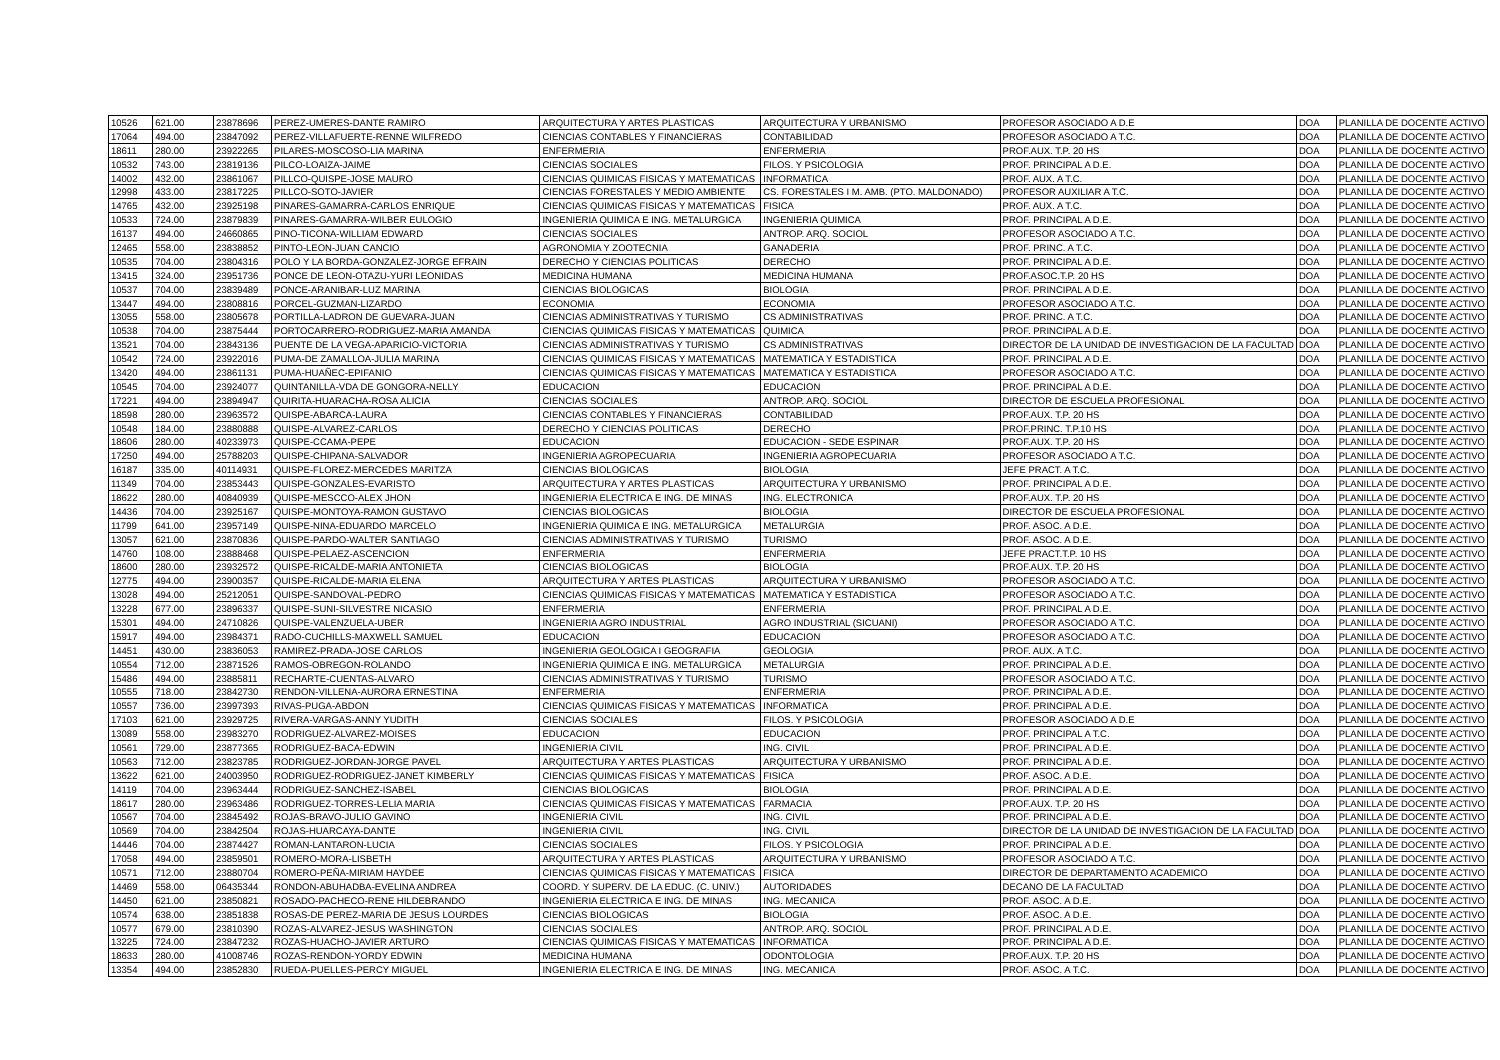| 10526 | 621.00 | 23878696 | PEREZ-UMERES-DANTE RAMIRO | ARQUITECTURA Y ARTES PLASTICAS | ARQUITECTURA Y URBANISMO | PROFESOR ASOCIADO A D.E | DOA | PLANILLA DE DOCENTE ACTIVO |
| 17064 | 494.00 | 23847092 | PEREZ-VILLAFUERTE-RENNE WILFREDO | CIENCIAS CONTABLES Y FINANCIERAS | CONTABILIDAD | PROFESOR ASOCIADO A T.C. | DOA | PLANILLA DE DOCENTE ACTIVO |
| 18611 | 280.00 | 23922265 | PILARES-MOSCOSO-LIA MARINA | ENFERMERIA | ENFERMERIA | PROF.AUX. T.P. 20 HS | DOA | PLANILLA DE DOCENTE ACTIVO |
| 10532 | 743.00 | 23819136 | PILCO-LOAIZA-JAIME | CIENCIAS SOCIALES | FILOS. Y PSICOLOGIA | PROF. PRINCIPAL A D.E. | DOA | PLANILLA DE DOCENTE ACTIVO |
| 14002 | 432.00 | 23861067 | PILLCO-QUISPE-JOSE MAURO | CIENCIAS QUIMICAS FISICAS Y MATEMATICAS | INFORMATICA | PROF. AUX. A T.C. | DOA | PLANILLA DE DOCENTE ACTIVO |
| 12998 | 433.00 | 23817225 | PILLCO-SOTO-JAVIER | CIENCIAS FORESTALES Y MEDIO AMBIENTE | CS. FORESTALES I M. AMB. (PTO. MALDONADO) | PROFESOR AUXILIAR A T.C. | DOA | PLANILLA DE DOCENTE ACTIVO |
| 14765 | 432.00 | 23925198 | PINARES-GAMARRA-CARLOS ENRIQUE | CIENCIAS QUIMICAS FISICAS Y MATEMATICAS | FISICA | PROF. AUX. A T.C. | DOA | PLANILLA DE DOCENTE ACTIVO |
| 10533 | 724.00 | 23879839 | PINARES-GAMARRA-WILBER EULOGIO | INGENIERIA QUIMICA E ING. METALURGICA | INGENIERIA QUIMICA | PROF. PRINCIPAL A D.E. | DOA | PLANILLA DE DOCENTE ACTIVO |
| 16137 | 494.00 | 24660865 | PINO-TICONA-WILLIAM EDWARD | CIENCIAS SOCIALES | ANTROP. ARQ. SOCIOL | PROFESOR ASOCIADO A T.C. | DOA | PLANILLA DE DOCENTE ACTIVO |
| 12465 | 558.00 | 23838852 | PINTO-LEON-JUAN CANCIO | AGRONOMIA Y ZOOTECNIA | GANADERIA | PROF. PRINC. A T.C. | DOA | PLANILLA DE DOCENTE ACTIVO |
| 10535 | 704.00 | 23804316 | POLO Y LA BORDA-GONZALEZ-JORGE EFRAIN | DERECHO Y CIENCIAS POLITICAS | DERECHO | PROF. PRINCIPAL A D.E. | DOA | PLANILLA DE DOCENTE ACTIVO |
| 13415 | 324.00 | 23951736 | PONCE DE LEON-OTAZU-YURI LEONIDAS | MEDICINA HUMANA | MEDICINA HUMANA | PROF.ASOC.T.P. 20 HS | DOA | PLANILLA DE DOCENTE ACTIVO |
| 10537 | 704.00 | 23839489 | PONCE-ARANIBAR-LUZ MARINA | CIENCIAS BIOLOGICAS | BIOLOGIA | PROF. PRINCIPAL A D.E. | DOA | PLANILLA DE DOCENTE ACTIVO |
| 13447 | 494.00 | 23808816 | PORCEL-GUZMAN-LIZARDO | ECONOMIA | ECONOMIA | PROFESOR ASOCIADO A T.C. | DOA | PLANILLA DE DOCENTE ACTIVO |
| 13055 | 558.00 | 23805678 | PORTILLA-LADRON DE GUEVARA-JUAN | CIENCIAS ADMINISTRATIVAS Y TURISMO | CS ADMINISTRATIVAS | PROF. PRINC. A T.C. | DOA | PLANILLA DE DOCENTE ACTIVO |
| 10538 | 704.00 | 23875444 | PORTOCARRERO-RODRIGUEZ-MARIA AMANDA | CIENCIAS QUIMICAS FISICAS Y MATEMATICAS | QUIMICA | PROF. PRINCIPAL A D.E. | DOA | PLANILLA DE DOCENTE ACTIVO |
| 13521 | 704.00 | 23843136 | PUENTE DE LA VEGA-APARICIO-VICTORIA | CIENCIAS ADMINISTRATIVAS Y TURISMO | CS ADMINISTRATIVAS | DIRECTOR DE LA UNIDAD DE INVESTIGACION DE LA FACULTAD | DOA | PLANILLA DE DOCENTE ACTIVO |
| 10542 | 724.00 | 23922016 | PUMA-DE ZAMALLOA-JULIA MARINA | CIENCIAS QUIMICAS FISICAS Y MATEMATICAS | MATEMATICA Y ESTADISTICA | PROF. PRINCIPAL A D.E. | DOA | PLANILLA DE DOCENTE ACTIVO |
| 13420 | 494.00 | 23861131 | PUMA-HUAÑEC-EPIFANIO | CIENCIAS QUIMICAS FISICAS Y MATEMATICAS | MATEMATICA Y ESTADISTICA | PROFESOR ASOCIADO A T.C. | DOA | PLANILLA DE DOCENTE ACTIVO |
| 10545 | 704.00 | 23924077 | QUINTANILLA-VDA DE GONGORA-NELLY | EDUCACION | EDUCACION | PROF. PRINCIPAL A D.E. | DOA | PLANILLA DE DOCENTE ACTIVO |
| 17221 | 494.00 | 23894947 | QUIRITA-HUARACHA-ROSA ALICIA | CIENCIAS SOCIALES | ANTROP. ARQ. SOCIOL | DIRECTOR DE ESCUELA PROFESIONAL | DOA | PLANILLA DE DOCENTE ACTIVO |
| 18598 | 280.00 | 23963572 | QUISPE-ABARCA-LAURA | CIENCIAS CONTABLES Y FINANCIERAS | CONTABILIDAD | PROF.AUX. T.P. 20 HS | DOA | PLANILLA DE DOCENTE ACTIVO |
| 10548 | 184.00 | 23880888 | QUISPE-ALVAREZ-CARLOS | DERECHO Y CIENCIAS POLITICAS | DERECHO | PROF.PRINC. T.P.10 HS | DOA | PLANILLA DE DOCENTE ACTIVO |
| 18606 | 280.00 | 40233973 | QUISPE-CCAMA-PEPE | EDUCACION | EDUCACION - SEDE ESPINAR | PROF.AUX. T.P. 20 HS | DOA | PLANILLA DE DOCENTE ACTIVO |
| 17250 | 494.00 | 25788203 | QUISPE-CHIPANA-SALVADOR | INGENIERIA AGROPECUARIA | INGENIERIA AGROPECUARIA | PROFESOR ASOCIADO A T.C. | DOA | PLANILLA DE DOCENTE ACTIVO |
| 16187 | 335.00 | 40114931 | QUISPE-FLOREZ-MERCEDES MARITZA | CIENCIAS BIOLOGICAS | BIOLOGIA | JEFE PRACT. A T.C. | DOA | PLANILLA DE DOCENTE ACTIVO |
| 11349 | 704.00 | 23853443 | QUISPE-GONZALES-EVARISTO | ARQUITECTURA Y ARTES PLASTICAS | ARQUITECTURA Y URBANISMO | PROF. PRINCIPAL A D.E. | DOA | PLANILLA DE DOCENTE ACTIVO |
| 18622 | 280.00 | 40840939 | QUISPE-MESCCO-ALEX JHON | INGENIERIA ELECTRICA E ING. DE MINAS | ING. ELECTRONICA | PROF.AUX. T.P. 20 HS | DOA | PLANILLA DE DOCENTE ACTIVO |
| 14436 | 704.00 | 23925167 | QUISPE-MONTOYA-RAMON GUSTAVO | CIENCIAS BIOLOGICAS | BIOLOGIA | DIRECTOR DE ESCUELA PROFESIONAL | DOA | PLANILLA DE DOCENTE ACTIVO |
| 11799 | 641.00 | 23957149 | QUISPE-NINA-EDUARDO MARCELO | INGENIERIA QUIMICA E ING. METALURGICA | METALURGIA | PROF. ASOC. A D.E. | DOA | PLANILLA DE DOCENTE ACTIVO |
| 13057 | 621.00 | 23870836 | QUISPE-PARDO-WALTER SANTIAGO | CIENCIAS ADMINISTRATIVAS Y TURISMO | TURISMO | PROF. ASOC. A D.E. | DOA | PLANILLA DE DOCENTE ACTIVO |
| 14760 | 108.00 | 23888468 | QUISPE-PELAEZ-ASCENCION | ENFERMERIA | ENFERMERIA | JEFE PRACT.T.P. 10 HS | DOA | PLANILLA DE DOCENTE ACTIVO |
| 18600 | 280.00 | 23932572 | QUISPE-RICALDE-MARIA ANTONIETA | CIENCIAS BIOLOGICAS | BIOLOGIA | PROF.AUX. T.P. 20 HS | DOA | PLANILLA DE DOCENTE ACTIVO |
| 12775 | 494.00 | 23900357 | QUISPE-RICALDE-MARIA ELENA | ARQUITECTURA Y ARTES PLASTICAS | ARQUITECTURA Y URBANISMO | PROFESOR ASOCIADO A T.C. | DOA | PLANILLA DE DOCENTE ACTIVO |
| 13028 | 494.00 | 25212051 | QUISPE-SANDOVAL-PEDRO | CIENCIAS QUIMICAS FISICAS Y MATEMATICAS | MATEMATICA Y ESTADISTICA | PROFESOR ASOCIADO A T.C. | DOA | PLANILLA DE DOCENTE ACTIVO |
| 13228 | 677.00 | 23896337 | QUISPE-SUNI-SILVESTRE NICASIO | ENFERMERIA | ENFERMERIA | PROF. PRINCIPAL A D.E. | DOA | PLANILLA DE DOCENTE ACTIVO |
| 15301 | 494.00 | 24710826 | QUISPE-VALENZUELA-UBER | INGENIERIA AGRO INDUSTRIAL | AGRO INDUSTRIAL (SICUANI) | PROFESOR ASOCIADO A T.C. | DOA | PLANILLA DE DOCENTE ACTIVO |
| 15917 | 494.00 | 23984371 | RADO-CUCHILLS-MAXWELL SAMUEL | EDUCACION | EDUCACION | PROFESOR ASOCIADO A T.C. | DOA | PLANILLA DE DOCENTE ACTIVO |
| 14451 | 430.00 | 23836053 | RAMIREZ-PRADA-JOSE CARLOS | INGENIERIA GEOLOGICA I GEOGRAFIA | GEOLOGIA | PROF. AUX. A T.C. | DOA | PLANILLA DE DOCENTE ACTIVO |
| 10554 | 712.00 | 23871526 | RAMOS-OBREGON-ROLANDO | INGENIERIA QUIMICA E ING. METALURGICA | METALURGIA | PROF. PRINCIPAL A D.E. | DOA | PLANILLA DE DOCENTE ACTIVO |
| 15486 | 494.00 | 23885811 | RECHARTE-CUENTAS-ALVARO | CIENCIAS ADMINISTRATIVAS Y TURISMO | TURISMO | PROFESOR ASOCIADO A T.C. | DOA | PLANILLA DE DOCENTE ACTIVO |
| 10555 | 718.00 | 23842730 | RENDON-VILLENA-AURORA ERNESTINA | ENFERMERIA | ENFERMERIA | PROF. PRINCIPAL A D.E. | DOA | PLANILLA DE DOCENTE ACTIVO |
| 10557 | 736.00 | 23997393 | RIVAS-PUGA-ABDON | CIENCIAS QUIMICAS FISICAS Y MATEMATICAS | INFORMATICA | PROF. PRINCIPAL A D.E. | DOA | PLANILLA DE DOCENTE ACTIVO |
| 17103 | 621.00 | 23929725 | RIVERA-VARGAS-ANNY YUDITH | CIENCIAS SOCIALES | FILOS. Y PSICOLOGIA | PROFESOR ASOCIADO A D.E | DOA | PLANILLA DE DOCENTE ACTIVO |
| 13089 | 558.00 | 23983270 | RODRIGUEZ-ALVAREZ-MOISES | EDUCACION | EDUCACION | PROF. PRINCIPAL A T.C. | DOA | PLANILLA DE DOCENTE ACTIVO |
| 10561 | 729.00 | 23877365 | RODRIGUEZ-BACA-EDWIN | INGENIERIA CIVIL | ING. CIVIL | PROF. PRINCIPAL A D.E. | DOA | PLANILLA DE DOCENTE ACTIVO |
| 10563 | 712.00 | 23823785 | RODRIGUEZ-JORDAN-JORGE PAVEL | ARQUITECTURA Y ARTES PLASTICAS | ARQUITECTURA Y URBANISMO | PROF. PRINCIPAL A D.E. | DOA | PLANILLA DE DOCENTE ACTIVO |
| 13622 | 621.00 | 24003950 | RODRIGUEZ-RODRIGUEZ-JANET KIMBERLY | CIENCIAS QUIMICAS FISICAS Y MATEMATICAS | FISICA | PROF. ASOC. A D.E. | DOA | PLANILLA DE DOCENTE ACTIVO |
| 14119 | 704.00 | 23963444 | RODRIGUEZ-SANCHEZ-ISABEL | CIENCIAS BIOLOGICAS | BIOLOGIA | PROF. PRINCIPAL A D.E. | DOA | PLANILLA DE DOCENTE ACTIVO |
| 18617 | 280.00 | 23963486 | RODRIGUEZ-TORRES-LELIA MARIA | CIENCIAS QUIMICAS FISICAS Y MATEMATICAS | FARMACIA | PROF.AUX. T.P. 20 HS | DOA | PLANILLA DE DOCENTE ACTIVO |
| 10567 | 704.00 | 23845492 | ROJAS-BRAVO-JULIO GAVINO | INGENIERIA CIVIL | ING. CIVIL | PROF. PRINCIPAL A D.E. | DOA | PLANILLA DE DOCENTE ACTIVO |
| 10569 | 704.00 | 23842504 | ROJAS-HUARCAYA-DANTE | INGENIERIA CIVIL | ING. CIVIL | DIRECTOR DE LA UNIDAD DE INVESTIGACION DE LA FACULTAD | DOA | PLANILLA DE DOCENTE ACTIVO |
| 14446 | 704.00 | 23874427 | ROMAN-LANTARON-LUCIA | CIENCIAS SOCIALES | FILOS. Y PSICOLOGIA | PROF. PRINCIPAL A D.E. | DOA | PLANILLA DE DOCENTE ACTIVO |
| 17058 | 494.00 | 23859501 | ROMERO-MORA-LISBETH | ARQUITECTURA Y ARTES PLASTICAS | ARQUITECTURA Y URBANISMO | PROFESOR ASOCIADO A T.C. | DOA | PLANILLA DE DOCENTE ACTIVO |
| 10571 | 712.00 | 23880704 | ROMERO-PEÑA-MIRIAM HAYDEE | CIENCIAS QUIMICAS FISICAS Y MATEMATICAS | FISICA | DIRECTOR DE DEPARTAMENTO ACADEMICO | DOA | PLANILLA DE DOCENTE ACTIVO |
| 14469 | 558.00 | 06435344 | RONDON-ABUHADBA-EVELINA ANDREA | COORD. Y SUPERV. DE LA EDUC. (C. UNIV.) | AUTORIDADES | DECANO DE LA FACULTAD | DOA | PLANILLA DE DOCENTE ACTIVO |
| 14450 | 621.00 | 23850821 | ROSADO-PACHECO-RENE HILDEBRANDO | INGENIERIA ELECTRICA E ING. DE MINAS | ING. MECANICA | PROF. ASOC. A D.E. | DOA | PLANILLA DE DOCENTE ACTIVO |
| 10574 | 638.00 | 23851838 | ROSAS-DE PEREZ-MARIA DE JESUS LOURDES | CIENCIAS BIOLOGICAS | BIOLOGIA | PROF. ASOC. A D.E. | DOA | PLANILLA DE DOCENTE ACTIVO |
| 10577 | 679.00 | 23810390 | ROZAS-ALVAREZ-JESUS WASHINGTON | CIENCIAS SOCIALES | ANTROP. ARQ. SOCIOL | PROF. PRINCIPAL A D.E. | DOA | PLANILLA DE DOCENTE ACTIVO |
| 13225 | 724.00 | 23847232 | ROZAS-HUACHO-JAVIER ARTURO | CIENCIAS QUIMICAS FISICAS Y MATEMATICAS | INFORMATICA | PROF. PRINCIPAL A D.E. | DOA | PLANILLA DE DOCENTE ACTIVO |
| 18633 | 280.00 | 41008746 | ROZAS-RENDON-YORDY EDWIN | MEDICINA HUMANA | ODONTOLOGIA | PROF.AUX. T.P. 20 HS | DOA | PLANILLA DE DOCENTE ACTIVO |
| 13354 | 494.00 | 23852830 | RUEDA-PUELLES-PERCY MIGUEL | INGENIERIA ELECTRICA E ING. DE MINAS | ING. MECANICA | PROF. ASOC. A T.C. | DOA | PLANILLA DE DOCENTE ACTIVO |